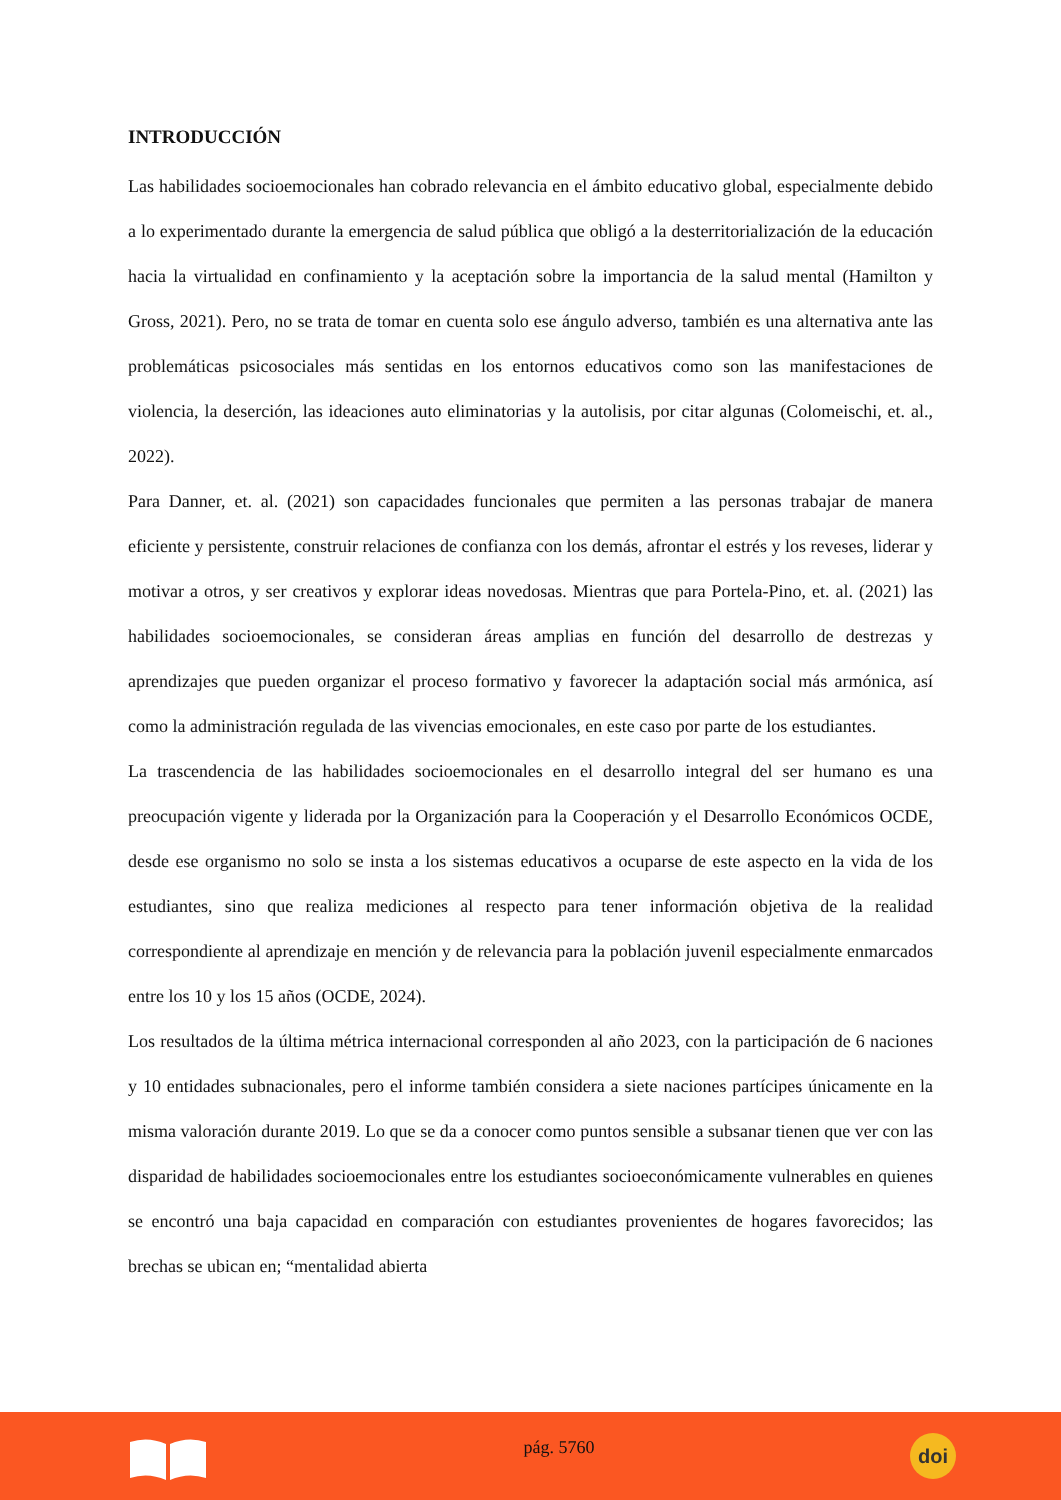INTRODUCCIÓN
Las habilidades socioemocionales han cobrado relevancia en el ámbito educativo global, especialmente debido a lo experimentado durante la emergencia de salud pública que obligó a la desterritorialización de la educación hacia la virtualidad en confinamiento y la aceptación sobre la importancia de la salud mental (Hamilton y Gross, 2021). Pero, no se trata de tomar en cuenta solo ese ángulo adverso, también es una alternativa ante las problemáticas psicosociales más sentidas en los entornos educativos como son las manifestaciones de violencia, la deserción, las ideaciones auto eliminatorias y la autolisis, por citar algunas (Colomeischi, et. al., 2022).
Para Danner, et. al. (2021) son capacidades funcionales que permiten a las personas trabajar de manera eficiente y persistente, construir relaciones de confianza con los demás, afrontar el estrés y los reveses, liderar y motivar a otros, y ser creativos y explorar ideas novedosas. Mientras que para Portela-Pino, et. al. (2021) las habilidades socioemocionales, se consideran áreas amplias en función del desarrollo de destrezas y aprendizajes que pueden organizar el proceso formativo y favorecer la adaptación social más armónica, así como la administración regulada de las vivencias emocionales, en este caso por parte de los estudiantes.
La trascendencia de las habilidades socioemocionales en el desarrollo integral del ser humano es una preocupación vigente y liderada por la Organización para la Cooperación y el Desarrollo Económicos OCDE, desde ese organismo no solo se insta a los sistemas educativos a ocuparse de este aspecto en la vida de los estudiantes, sino que realiza mediciones al respecto para tener información objetiva de la realidad correspondiente al aprendizaje en mención y de relevancia para la población juvenil especialmente enmarcados entre los 10 y los 15 años (OCDE, 2024).
Los resultados de la última métrica internacional corresponden al año 2023, con la participación de 6 naciones y 10 entidades subnacionales, pero el informe también considera a siete naciones partícipes únicamente en la misma valoración durante 2019. Lo que se da a conocer como puntos sensible a subsanar tienen que ver con las disparidad de habilidades socioemocionales entre los estudiantes socioeconómicamente vulnerables en quienes se encontró una baja capacidad en comparación con estudiantes provenientes de hogares favorecidos; las brechas se ubican en; “mentalidad abierta
pág. 5760
doi